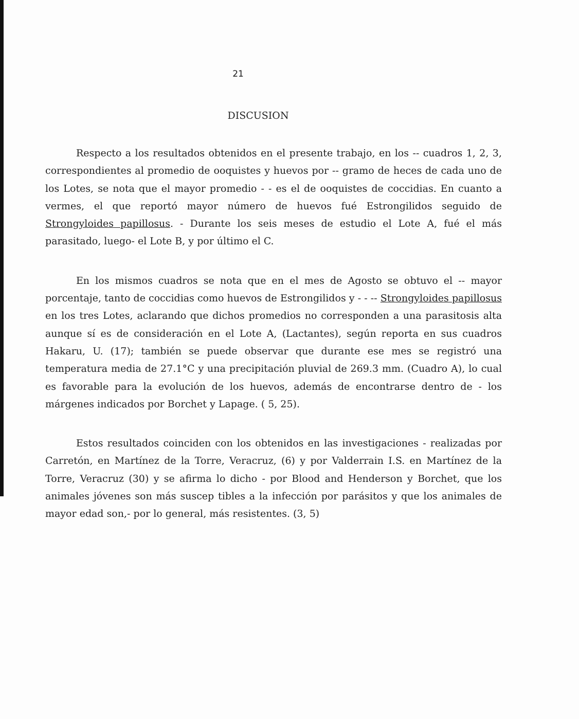21
DISCUSION
Respecto a los resultados obtenidos en el presente trabajo, en los -- cuadros 1, 2, 3, correspondientes al promedio de ooquistes y huevos por -- gramo de heces de cada uno de los Lotes, se nota que el mayor promedio - - es el de ooquistes de coccidias. En cuanto a vermes, el que reportó mayor número de huevos fué Estrongilidos seguido de Strongyloides papillosus. - Durante los seis meses de estudio el Lote A, fué el más parasitado, luego- el Lote B, y por último el C.
En los mismos cuadros se nota que en el mes de Agosto se obtuvo el -- mayor porcentaje, tanto de coccidias como huevos de Estrongilidos y - - -- Strongyloides papillosus en los tres Lotes, aclarando que dichos promedios no corresponden a una parasitosis alta aunque sí es de consideración en el Lote A, (Lactantes), según reporta en sus cuadros Hakaru, U. (17); también se puede observar que durante ese mes se registró una temperatura media de 27.1°C y una precipitación pluvial de 269.3 mm. (Cuadro A), lo cual es favorable para la evolución de los huevos, además de encontrarse dentro de - los márgenes indicados por Borchet y Lapage. ( 5, 25).
Estos resultados coinciden con los obtenidos en las investigaciones - realizadas por Carretón, en Martínez de la Torre, Veracruz, (6) y por Valderrain I.S. en Martínez de la Torre, Veracruz (30) y se afirma lo dicho - por Blood and Henderson y Borchet, que los animales jóvenes son más suscep tibles a la infección por parásitos y que los animales de mayor edad son,- por lo general, más resistentes. (3, 5)